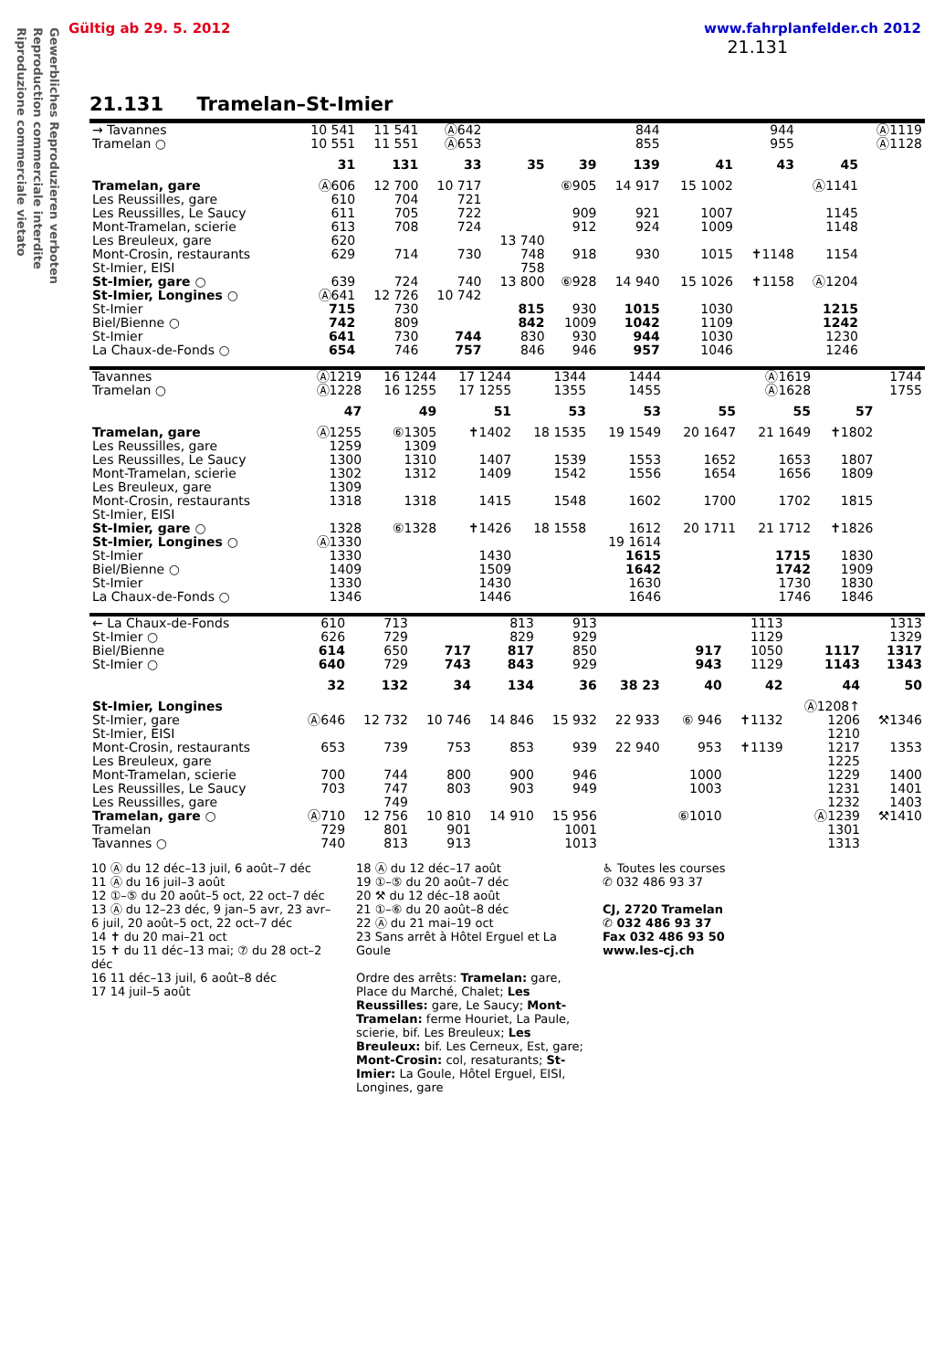Gültig ab 29. 5. 2012 www.fahrplanfelder.ch 2012
Gewerbliches Reproduzieren verboten
Reproduction commerciale interdite
Riproduzione commerciale vietato
21.131
21.131 Tramelan–St-Imier
| → Tavannes | 10 541 | 11 541 | Ⓐ642 | | | 844 | | 944 | | Ⓐ1119 |
| Tramelan ○ | 10 551 | 11 551 | Ⓐ653 | | | 855 | | 955 | | Ⓐ1128 |
| | 31 | 131 | 33 | 35 | 39 | 139 | 41 | 43 | 45 | |
| Tramelan, gare | Ⓐ606 | 12 700 | 10 717 | | ⑥905 | 14 917 | 15 1002 | | Ⓐ1141 | |
| Les Reussilles, gare | 610 | 704 | 721 | | | | | | | |
| Les Reussilles, Le Saucy | 611 | 705 | 722 | | 909 | 921 | 1007 | | 1145 | |
| Mont-Tramelan, scierie | 613 | 708 | 724 | | 912 | 924 | 1009 | | 1148 | |
| Les Breuleux, gare | 620 | | | 13 740 | | | | | | |
| Mont-Crosin, restaurants | 629 | 714 | 730 | 748 | 918 | 930 | 1015 | ✝1148 | 1154 | |
| St-Imier, EISI | | | | 758 | | | | | | |
| St-Imier, gare ○ | 639 | 724 | 740 | 13 800 | ⑥928 | 14 940 | 15 1026 | ✝1158 | Ⓐ1204 | |
| St-Imier, Longines ○ | Ⓐ641 | 12 726 | 10 742 | | | | | | | |
| St-Imier | 715 | 730 | | 815 | 930 | 1015 | 1030 | | 1215 | |
| Biel/Bienne ○ | 742 | 809 | | 842 | 1009 | 1042 | 1109 | | 1242 | |
| St-Imier | 641 | 730 | 744 | 830 | 930 | 944 | 1030 | | 1230 | |
| La Chaux-de-Fonds ○ | 654 | 746 | 757 | 846 | 946 | 957 | 1046 | | 1246 | |
| Tavannes | Ⓐ1219 | 16 1244 | 17 1244 | 1344 | 1444 | | Ⓐ1619 | | 1744 |
| Tramelan ○ | Ⓐ1228 | 16 1255 | 17 1255 | 1355 | 1455 | | Ⓐ1628 | | 1755 |
| | 47 | 49 | 51 | 53 | 53 | 55 | 55 | 57 | |
| Tramelan, gare | Ⓐ1255 | ⑥1305 | ✝1402 | 18 1535 | 19 1549 | 20 1647 | 21 1649 | ✝1802 | |
| Les Reussilles, gare | 1259 | 1309 | | | | | | | |
| Les Reussilles, Le Saucy | 1300 | 1310 | 1407 | 1539 | 1553 | 1652 | 1653 | 1807 | |
| Mont-Tramelan, scierie | 1302 | 1312 | 1409 | 1542 | 1556 | 1654 | 1656 | 1809 | |
| Les Breuleux, gare | 1309 | | | | | | | | |
| Mont-Crosin, restaurants | 1318 | 1318 | 1415 | 1548 | 1602 | 1700 | 1702 | 1815 | |
| St-Imier, EISI | | | | | | | | | |
| St-Imier, gare ○ | 1328 | ⑥1328 | ✝1426 | 18 1558 | 1612 | 20 1711 | 21 1712 | ✝1826 | |
| St-Imier, Longines ○ | Ⓐ1330 | | | | 19 1614 | | | | |
| St-Imier | 1330 | | 1430 | | 1615 | | 1715 | 1830 | |
| Biel/Bienne ○ | 1409 | | 1509 | | 1642 | | 1742 | 1909 | |
| St-Imier | 1330 | | 1430 | | 1630 | | 1730 | 1830 | |
| La Chaux-de-Fonds ○ | 1346 | | 1446 | | 1646 | | 1746 | 1846 | |
| ← La Chaux-de-Fonds | 610 | 713 | | 813 | 913 | | | 1113 | | 1313 |
| St-Imier ○ | 626 | 729 | | 829 | 929 | | | 1129 | | 1329 |
| Biel/Bienne | 614 | 650 | 717 | 817 | 850 | | 917 | 1050 | 1117 | 1317 |
| St-Imier ○ | 640 | 729 | 743 | 843 | 929 | | 943 | 1129 | 1143 | 1343 |
| | 32 | 132 | 34 | 134 | 36 | 38 23 | 40 | 42 | 44 | 50 |
| St-Imier, Longines | | | | | | | | | Ⓐ1208↑ | |
| St-Imier, gare | Ⓐ646 | 12 732 | 10 746 | 14 846 | 15 932 | 22 933 | ⑥ 946 | ✝1132 | 1206 | ⚒1346 |
| St-Imier, EISI | | | | | | | | | 1210 | |
| Mont-Crosin, restaurants | 653 | 739 | 753 | 853 | 939 | 22 940 | 953 | ✝1139 | 1217 | 1353 |
| Les Breuleux, gare | | | | | | | | | 1225 | |
| Mont-Tramelan, scierie | 700 | 744 | 800 | 900 | 946 | | 1000 | | 1229 | 1400 |
| Les Reussilles, Le Saucy | 703 | 747 | 803 | 903 | 949 | | 1003 | | 1231 | 1401 |
| Les Reussilles, gare | | 749 | | | | | | | 1232 | 1403 |
| Tramelan, gare ○ | Ⓐ710 | 12 756 | 10 810 | 14 910 | 15 956 | | ⑥1010 | | Ⓐ1239 | ⚒1410 |
| Tramelan | 729 | 801 | 901 | | 1001 | | | | 1301 | |
| Tavannes ○ | 740 | 813 | 913 | | 1013 | | | | 1313 | |
10 Ⓐ du 12 déc–13 juil, 6 août–7 déc
11 Ⓐ du 16 juil–3 août
12 ①–⑤ du 20 août–5 oct, 22 oct–7 déc
13 Ⓐ du 12–23 déc, 9 jan–5 avr, 23 avr–6 juil, 20 août–5 oct, 22 oct–7 déc
14 ✝ du 20 mai–21 oct
15 ✝ du 11 déc–13 mai; ⑦ du 28 oct–2 déc
16 11 déc–13 juil, 6 août–8 déc
17 14 juil–5 août
18 Ⓐ du 12 déc–17 août
19 ①–⑤ du 20 août–7 déc
20 ⚒ du 12 déc–18 août
21 ①–⑥ du 20 août–8 déc
22 Ⓐ du 21 mai–19 oct
23 Sans arrêt à Hôtel Erguel et La Goule
Ordre des arrêts: Tramelan: gare, Place du Marché, Chalet; Les Reussilles: gare, Le Saucy; Mont-Tramelan: ferme Houriet, La Paule, scierie, bif. Les Breuleux; Les Breuleux: bif. Les Cerneux, Est, gare; Mont-Crosin: col, resaturants; St-Imier: La Goule, Hôtel Erguel, EISI, Longines, gare
♿ Toutes les courses
✆ 032 486 93 37
CJ, 2720 Tramelan
✆ 032 486 93 37
Fax 032 486 93 50
www.les-cj.ch